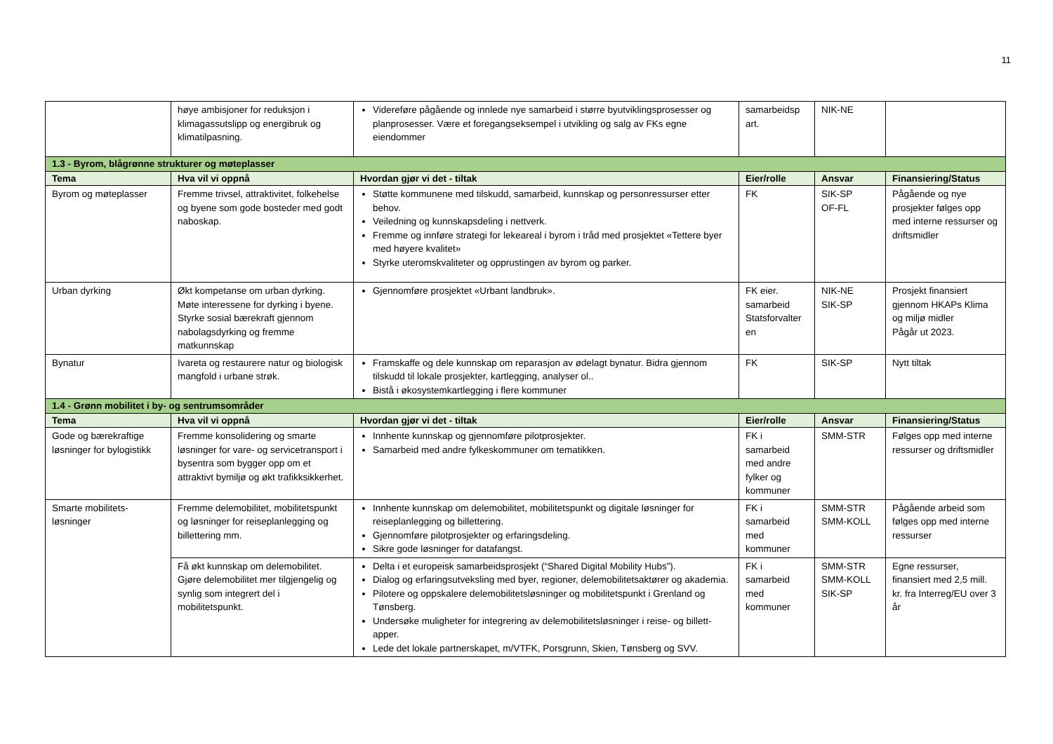11
| | høye ambisjoner for reduksjon i klimagassutslipp og energibruk og klimatilpasning. | Videreføre pågående og innlede nye samarbeid i større byutviklingsprosesser og planprosesser. Være et foregangseksempel i utvikling og salg av FKs egne eiendommer | samarbeidsp art. | NIK-NE | |
| 1.3 - Byrom, blågrønne strukturer og møteplasser | | | | | |
| Tema | Hva vil vi oppnå | Hvordan gjør vi det - tiltak | Eier/rolle | Ansvar | Finansiering/Status |
| Byrom og møteplasser | Fremme trivsel, attraktivitet, folkehelse og byene som gode bosteder med godt naboskap. | Støtte kommunene med tilskudd, samarbeid, kunnskap og personressurser etter behov. Veiledning og kunnskapsdeling i nettverk. Fremme og innføre strategi for lekeareal i byrom i tråd med prosjektet «Tettere byer med høyere kvalitet» Styrke uteromskvaliteter og opprustingen av byrom og parker. | FK | SIK-SP OF-FL | Pågående og nye prosjekter følges opp med interne ressurser og driftsmidler |
| Urban dyrking | Økt kompetanse om urban dyrking. Møte interessene for dyrking i byene. Styrke sosial bærekraft gjennom nabolagsdyrking og fremme matkunnskap | Gjennomføre prosjektet «Urbant landbruk». | FK eier. samarbeid Statsforvalter en | NIK-NE SIK-SP | Prosjekt finansiert gjennom HKAPs Klima og miljø midler Pågår ut 2023. |
| Bynatur | Ivareta og restaurere natur og biologisk mangfold i urbane strøk. | Framskaffe og dele kunnskap om reparasjon av ødelagt bynatur. Bidra gjennom tilskudd til lokale prosjekter, kartlegging, analyser ol.. Bistå i økosystemkartlegging i flere kommuner | FK | SIK-SP | Nytt tiltak |
| 1.4 - Grønn mobilitet i by- og sentrumsområder | | | | | |
| Tema | Hva vil vi oppnå | Hvordan gjør vi det - tiltak | Eier/rolle | Ansvar | Finansiering/Status |
| Gode og bærekraftige løsninger for bylogistikk | Fremme konsolidering og smarte løsninger for vare- og servicetransport i bysentra som bygger opp om et attraktivt bymiljø og økt trafikksikkerhet. | Innhente kunnskap og gjennomføre pilotprosjekter. Samarbeid med andre fylkeskommuner om tematikken. | FK i samarbeid med andre fylker og kommuner | SMM-STR | Følges opp med interne ressurser og driftsmidler |
| Smarte mobilitets-løsninger | Fremme delemobilitet, mobilitetspunkt og løsninger for reiseplanlegging og billettering mm. | Innhente kunnskap om delemobilitet, mobilitetspunkt og digitale løsninger for reiseplanlegging og billettering. Gjennomføre pilotprosjekter og erfaringsdeling. Sikre gode løsninger for datafangst. | FK i samarbeid med kommuner | SMM-STR SMM-KOLL | Pågående arbeid som følges opp med interne ressurser |
| | Få økt kunnskap om delemobilitet. Gjøre delemobilitet mer tilgjengelig og synlig som integrert del i mobilitetspunkt. | Delta i et europeisk samarbeidsprosjekt (“Shared Digital Mobility Hubs”). Dialog og erfaringsutveksling med byer, regioner, delemobilitetsaktører og akademia. Pilotere og oppskalere delemobilitetsløsninger og mobilitetspunkt i Grenland og Tønsberg. Undersøke muligheter for integrering av delemobilitetsløsninger i reise- og billett-apper. Lede det lokale partnerskapet, m/VTFK, Porsgrunn, Skien, Tønsberg og SVV. | FK i samarbeid med kommuner | SMM-STR SMM-KOLL SIK-SP | Egne ressurser, finansiert med 2,5 mill. kr. fra Interreg/EU over 3 år |